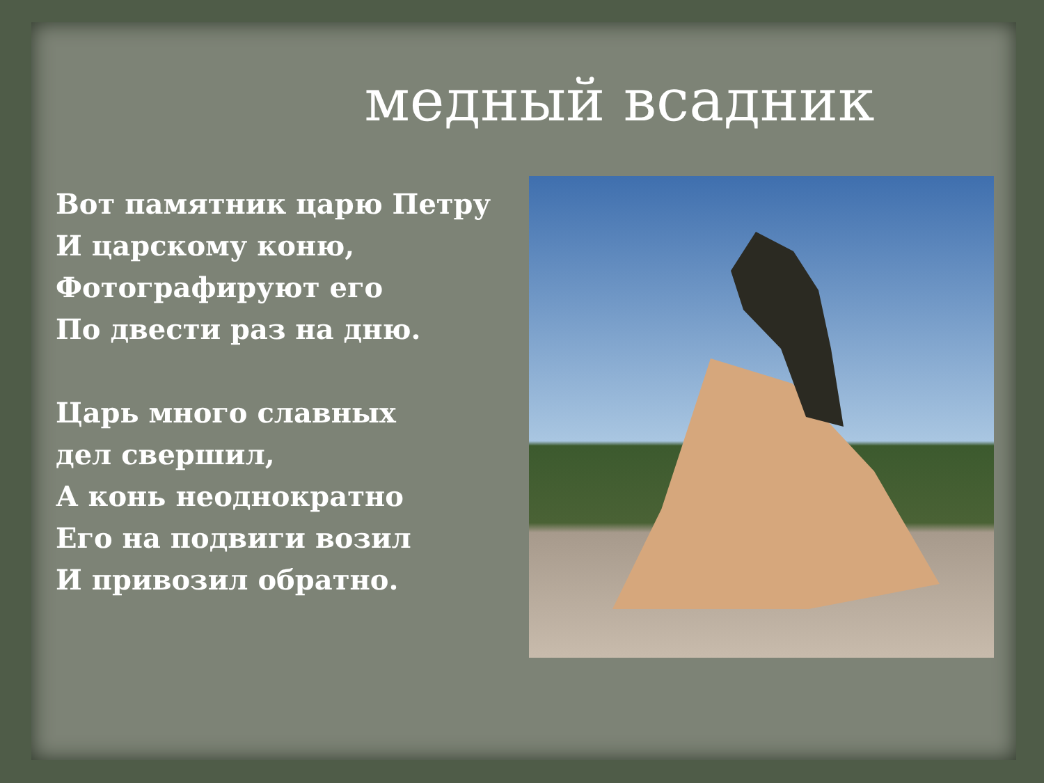медный всадник
Вот памятник царю Петру
И царскому коню,
Фотографируют его
По двести раз на дню.
Царь много славных
дел свершил,
А конь неоднократно
Его на подвиги возил
И привозил обратно.